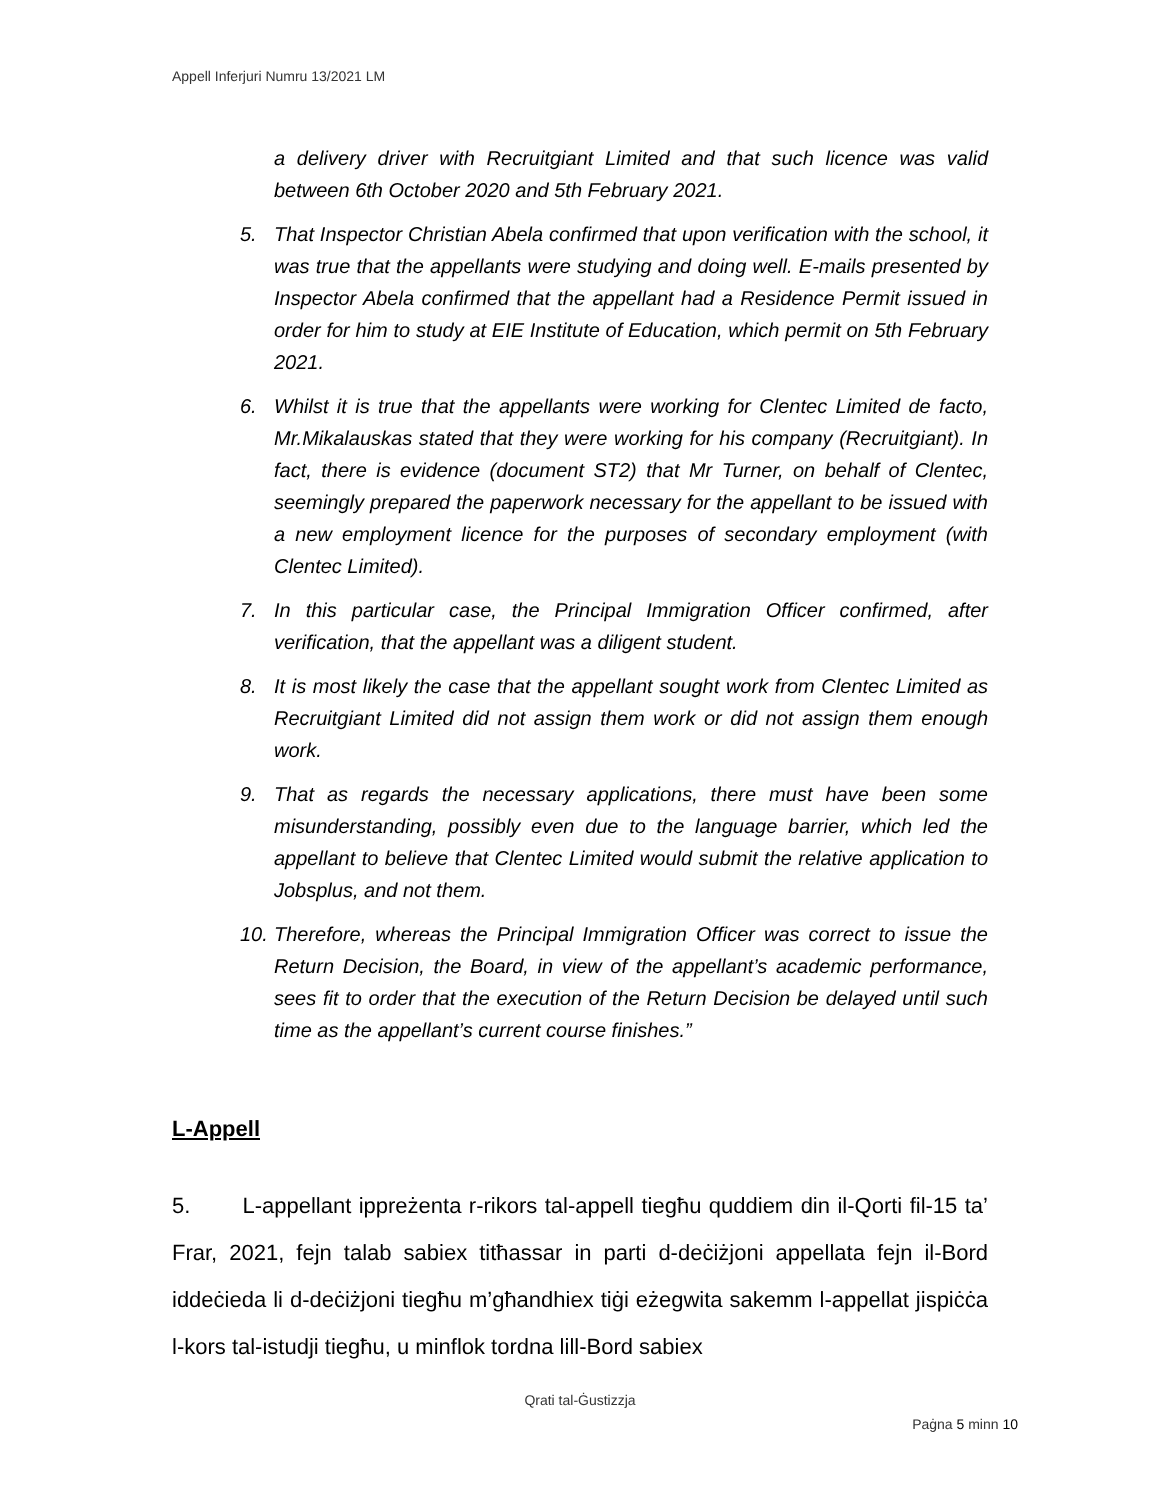Appell Inferjuri Numru 13/2021 LM
a delivery driver with Recruitgiant Limited and that such licence was valid between 6th October 2020 and 5th February 2021.
5. That Inspector Christian Abela confirmed that upon verification with the school, it was true that the appellants were studying and doing well. E-mails presented by Inspector Abela confirmed that the appellant had a Residence Permit issued in order for him to study at EIE Institute of Education, which permit on 5th February 2021.
6. Whilst it is true that the appellants were working for Clentec Limited de facto, Mr.Mikalauskas stated that they were working for his company (Recruitgiant). In fact, there is evidence (document ST2) that Mr Turner, on behalf of Clentec, seemingly prepared the paperwork necessary for the appellant to be issued with a new employment licence for the purposes of secondary employment (with Clentec Limited).
7. In this particular case, the Principal Immigration Officer confirmed, after verification, that the appellant was a diligent student.
8. It is most likely the case that the appellant sought work from Clentec Limited as Recruitgiant Limited did not assign them work or did not assign them enough work.
9. That as regards the necessary applications, there must have been some misunderstanding, possibly even due to the language barrier, which led the appellant to believe that Clentec Limited would submit the relative application to Jobsplus, and not them.
10. Therefore, whereas the Principal Immigration Officer was correct to issue the Return Decision, the Board, in view of the appellant’s academic performance, sees fit to order that the execution of the Return Decision be delayed until such time as the appellant’s current course finishes.”
L-Appell
5. L-appellant ippreżenta r-rikors tal-appell tiegħu quddiem din il-Qorti fil-15 ta’ Frar, 2021, fejn talab sabiex titħassar in parti d-deċiżjoni appellata fejn il-Bord iddeċieda li d-deċiżjoni tiegħu m’għandhiex tiġi eżegwita sakemm l-appellat jispiċċa l-kors tal-istudji tiegħu, u minflok tordna lill-Bord sabiex
Qrati tal-Ġustizzja
Paġna 5 minn 10